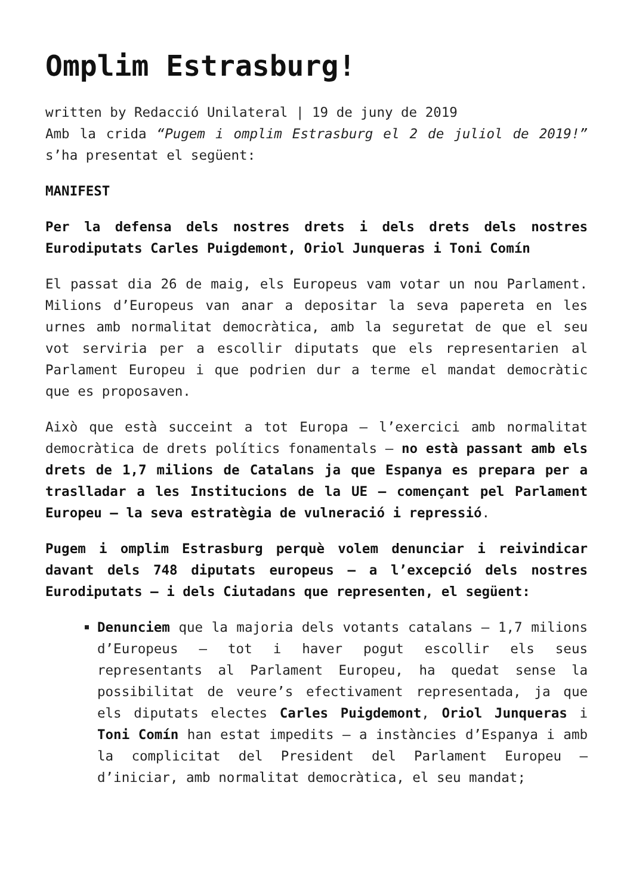Omplim Estrasburg!
written by Redacció Unilateral | 19 de juny de 2019
Amb la crida “Pugem i omplim Estrasburg el 2 de juliol de 2019!” s’ha presentat el següent:
MANIFEST
Per la defensa dels nostres drets i dels drets dels nostres Eurodiputats Carles Puigdemont, Oriol Junqueras i Toni Comín
El passat dia 26 de maig, els Europeus vam votar un nou Parlament. Milions d’Europeus van anar a depositar la seva papereta en les urnes amb normalitat democràtica, amb la seguretat de que el seu vot serviria per a escollir diputats que els representarien al Parlament Europeu i que podrien dur a terme el mandat democràtic que es proposaven.
Això que està succeint a tot Europa – l’exercici amb normalitat democràtica de drets polítics fonamentals – no està passant amb els drets de 1,7 milions de Catalans ja que Espanya es prepara per a traslladar a les Institucions de la UE – començant pel Parlament Europeu – la seva estratègia de vulneració i repressió.
Pugem i omplim Estrasburg perquè volem denunciar i reivindicar davant dels 748 diputats europeus – a l’excepció dels nostres Eurodiputats – i dels Ciutadans que representen, el següent:
Denunciem que la majoria dels votants catalans – 1,7 milions d’Europeus – tot i haver pogut escollir els seus representants al Parlament Europeu, ha quedat sense la possibilitat de veure’s efectivament representada, ja que els diputats electes Carles Puigdemont, Oriol Junqueras i Toni Comín han estat impedits – a instàncies d’Espanya i amb la complicitat del President del Parlament Europeu – d’iniciar, amb normalitat democràtica, el seu mandat;